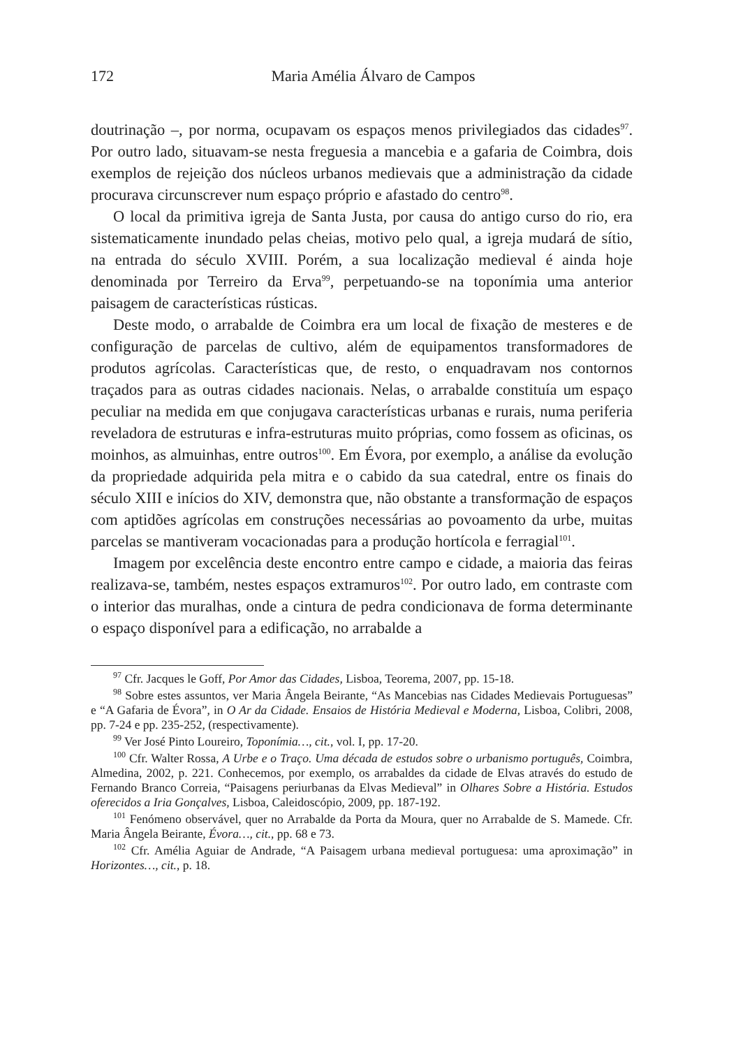172 Maria Amélia Álvaro de Campos
doutrinação –, por norma, ocupavam os espaços menos privilegiados das cidades<sup>97</sup>. Por outro lado, situavam-se nesta freguesia a mancebia e a gafaria de Coimbra, dois exemplos de rejeição dos núcleos urbanos medievais que a administração da cidade procurava circunscrever num espaço próprio e afastado do centro<sup>98</sup>.
O local da primitiva igreja de Santa Justa, por causa do antigo curso do rio, era sistematicamente inundado pelas cheias, motivo pelo qual, a igreja mudará de sítio, na entrada do século XVIII. Porém, a sua localização medieval é ainda hoje denominada por Terreiro da Erva<sup>99</sup>, perpetuando-se na toponímia uma anterior paisagem de características rústicas.
Deste modo, o arrabalde de Coimbra era um local de fixação de mesteres e de configuração de parcelas de cultivo, além de equipamentos transformadores de produtos agrícolas. Características que, de resto, o enquadravam nos contornos traçados para as outras cidades nacionais. Nelas, o arrabalde constituía um espaço peculiar na medida em que conjugava características urbanas e rurais, numa periferia reveladora de estruturas e infra-estruturas muito próprias, como fossem as oficinas, os moinhos, as almuinhas, entre outros<sup>100</sup>. Em Évora, por exemplo, a análise da evolução da propriedade adquirida pela mitra e o cabido da sua catedral, entre os finais do século XIII e inícios do XIV, demonstra que, não obstante a transformação de espaços com aptidões agrícolas em construções necessárias ao povoamento da urbe, muitas parcelas se mantiveram vocacionadas para a produção hortícola e ferragial<sup>101</sup>.
Imagem por excelência deste encontro entre campo e cidade, a maioria das feiras realizava-se, também, nestes espaços extramuros<sup>102</sup>. Por outro lado, em contraste com o interior das muralhas, onde a cintura de pedra condicionava de forma determinante o espaço disponível para a edificação, no arrabalde a
<sup>97</sup> Cfr. Jacques le Goff, Por Amor das Cidades, Lisboa, Teorema, 2007, pp. 15-18.
<sup>98</sup> Sobre estes assuntos, ver Maria Ângela Beirante, “As Mancebias nas Cidades Medievais Portuguesas” e “A Gafaria de Évora”, in O Ar da Cidade. Ensaios de História Medieval e Moderna, Lisboa, Colibri, 2008, pp. 7-24 e pp. 235-252, (respectivamente).
<sup>99</sup> Ver José Pinto Loureiro, Toponímia…, cit., vol. I, pp. 17-20.
<sup>100</sup> Cfr. Walter Rossa, A Urbe e o Traço. Uma década de estudos sobre o urbanismo português, Coimbra, Almedina, 2002, p. 221. Conhecemos, por exemplo, os arrabaldes da cidade de Elvas através do estudo de Fernando Branco Correia, “Paisagens periurbanas da Elvas Medieval” in Olhares Sobre a História. Estudos oferecidos a Iria Gonçalves, Lisboa, Caleidoscópio, 2009, pp. 187-192.
<sup>101</sup> Fenómeno observável, quer no Arrabalde da Porta da Moura, quer no Arrabalde de S. Mamede. Cfr. Maria Ângela Beirante, Évora…, cit., pp. 68 e 73.
<sup>102</sup> Cfr. Amélia Aguiar de Andrade, “A Paisagem urbana medieval portuguesa: uma aproximação” in Horizontes…, cit., p. 18.